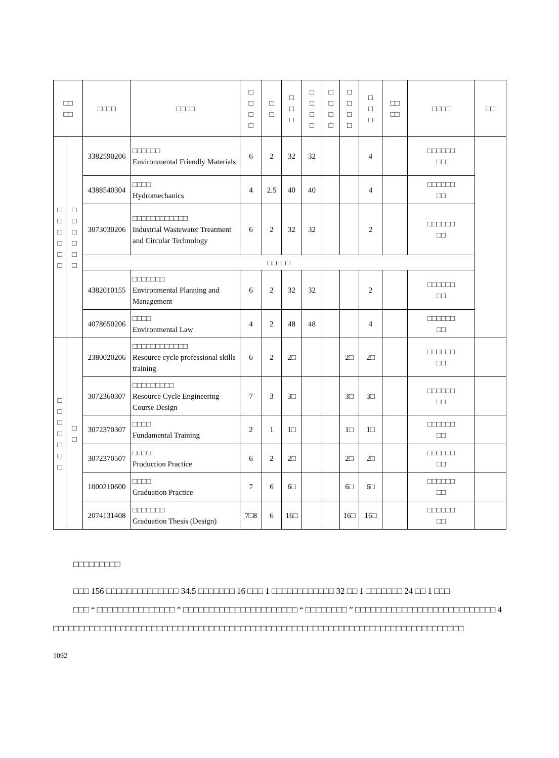| □□ □□ | | □□□□ | □□□□ | □ □ □ □ | □ □ | □ □ □ | □ □ □ □ | □ □ □ □ | □ □ □ □ | □ □ □ | □□ □□ | □□□□ | □□ |
| --- | --- | --- | --- | --- | --- | --- | --- | --- | --- | --- | --- | --- | --- |
| □ □ □ □ □ □ | □ □ □ □ □ □ | 3382590206 | □□□□□□ Environmental Friendly Materials | 6 | 2 | 32 | 32 | | | 4 | | □□□□□□ □□ | |
| | | 4388540304 | □□□□ Hydromechanics | 4 | 2.5 | 40 | 40 | | | 4 | | □□□□□□ □□ | |
| | | 3073030206 | □□□□□□□□□□□□ Industrial Wastewater Treatment and Circular Technology | 6 | 2 | 32 | 32 | | | 2 | | □□□□□□ □□ | |
| | | □□□□□ | | | | | | | | | | | |
| | | 4382010155 | □□□□□□□ Environmental Planning and Management | 6 | 2 | 32 | 32 | | | 2 | | □□□□□□ □□ | |
| | | 4078650206 | □□□□ Environmental Law | 4 | 2 | 48 | 48 | | | 4 | | □□□□□□ □□ | |
| □ □ □ □ □ □ □ | □ □ | 2380020206 | □□□□□□□□□□□□ Resource cycle professional skills training | 6 | 2 | 2□ | | | 2□ | 2□ | | □□□□□□ □□ | |
| | | 3072360307 | □□□□□□□□□ Resource Cycle Engineering Course Design | 7 | 3 | 3□ | | | 3□ | 3□ | | □□□□□□ □□ | |
| | | 3072370307 | □□□□ Fundamental Training | 2 | 1 | 1□ | | | 1□ | 1□ | | □□□□□□ □□ | |
| | | 3072370507 | □□□□ Production Practice | 6 | 2 | 2□ | | | 2□ | 2□ | | □□□□□□ □□ | |
| | | 1000210600 | □□□□ Graduation Practice | 7 | 6 | 6□ | | | 6□ | 6□ | | □□□□□□ □□ | |
| | | 2074131408 | □□□□□□□ Graduation Thesis (Design) | 7□8 | 6 | 16□ | | | 16□ | 16□ | | □□□□□□ □□ | |
□□□□□□□□□
□□□ 156 □□□□□□□□□□□□□□ 34.5 □□□□□□□ 16 □□□ 1 □□□□□□□□□□□□ 32 □□ 1 □□□□□□□ 24 □□ 1 □□□
□□□ “ □□□□□□□□□□□□□□□ ” □□□□□□□□□□□□□□□□□□□□□□ “ □□□□□□□□ ” □□□□□□□□□□□□□□□□□□□□□□□□□□□ 4 □□□□□□□□□□□□□□□□□□□□□□□□□□□□□□□□□□□□□□□□□□□□□□□□□□□□□□□□□□□□□□□□□□□□□□□□□□□□□□□
1092